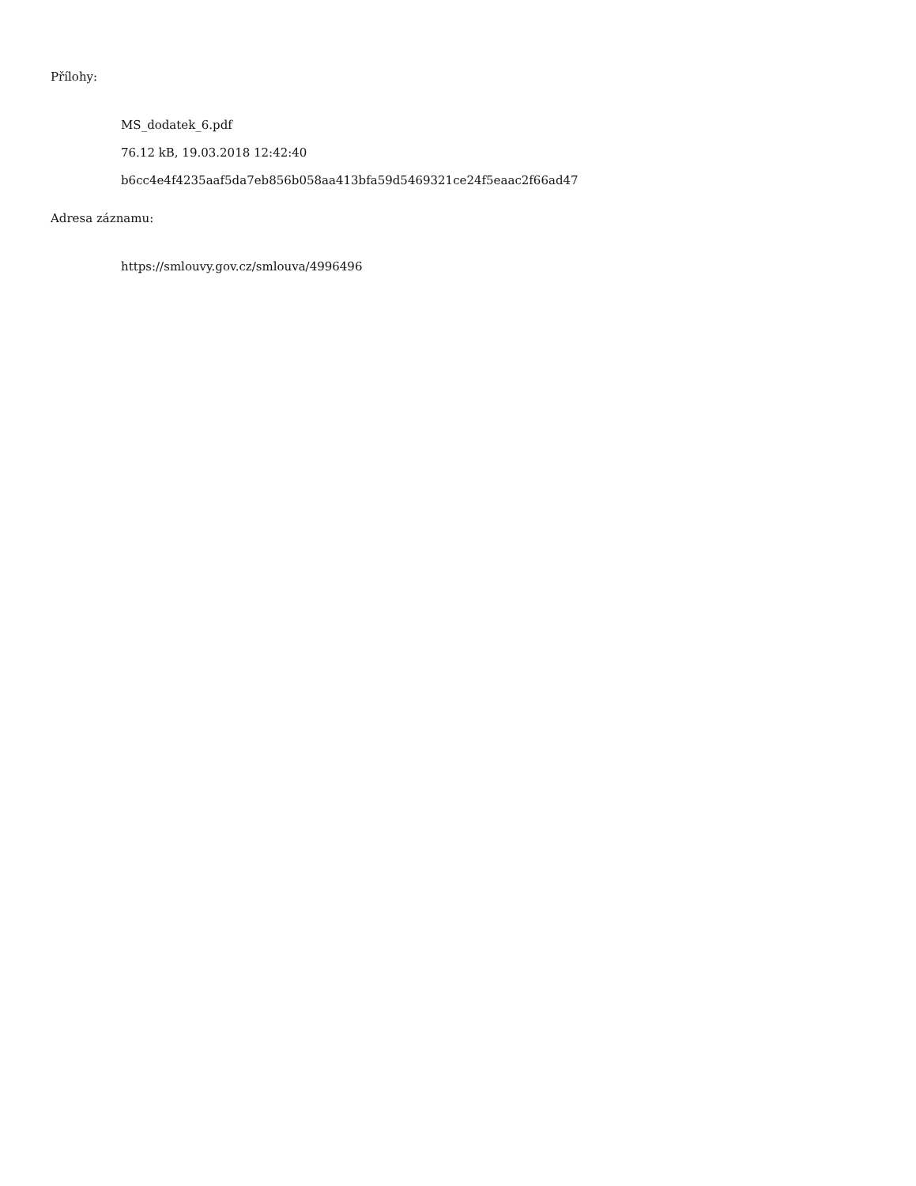Přílohy:
MS_dodatek_6.pdf
76.12 kB, 19.03.2018 12:42:40
b6cc4e4f4235aaf5da7eb856b058aa413bfa59d5469321ce24f5eaac2f66ad47
Adresa záznamu:
https://smlouvy.gov.cz/smlouva/4996496